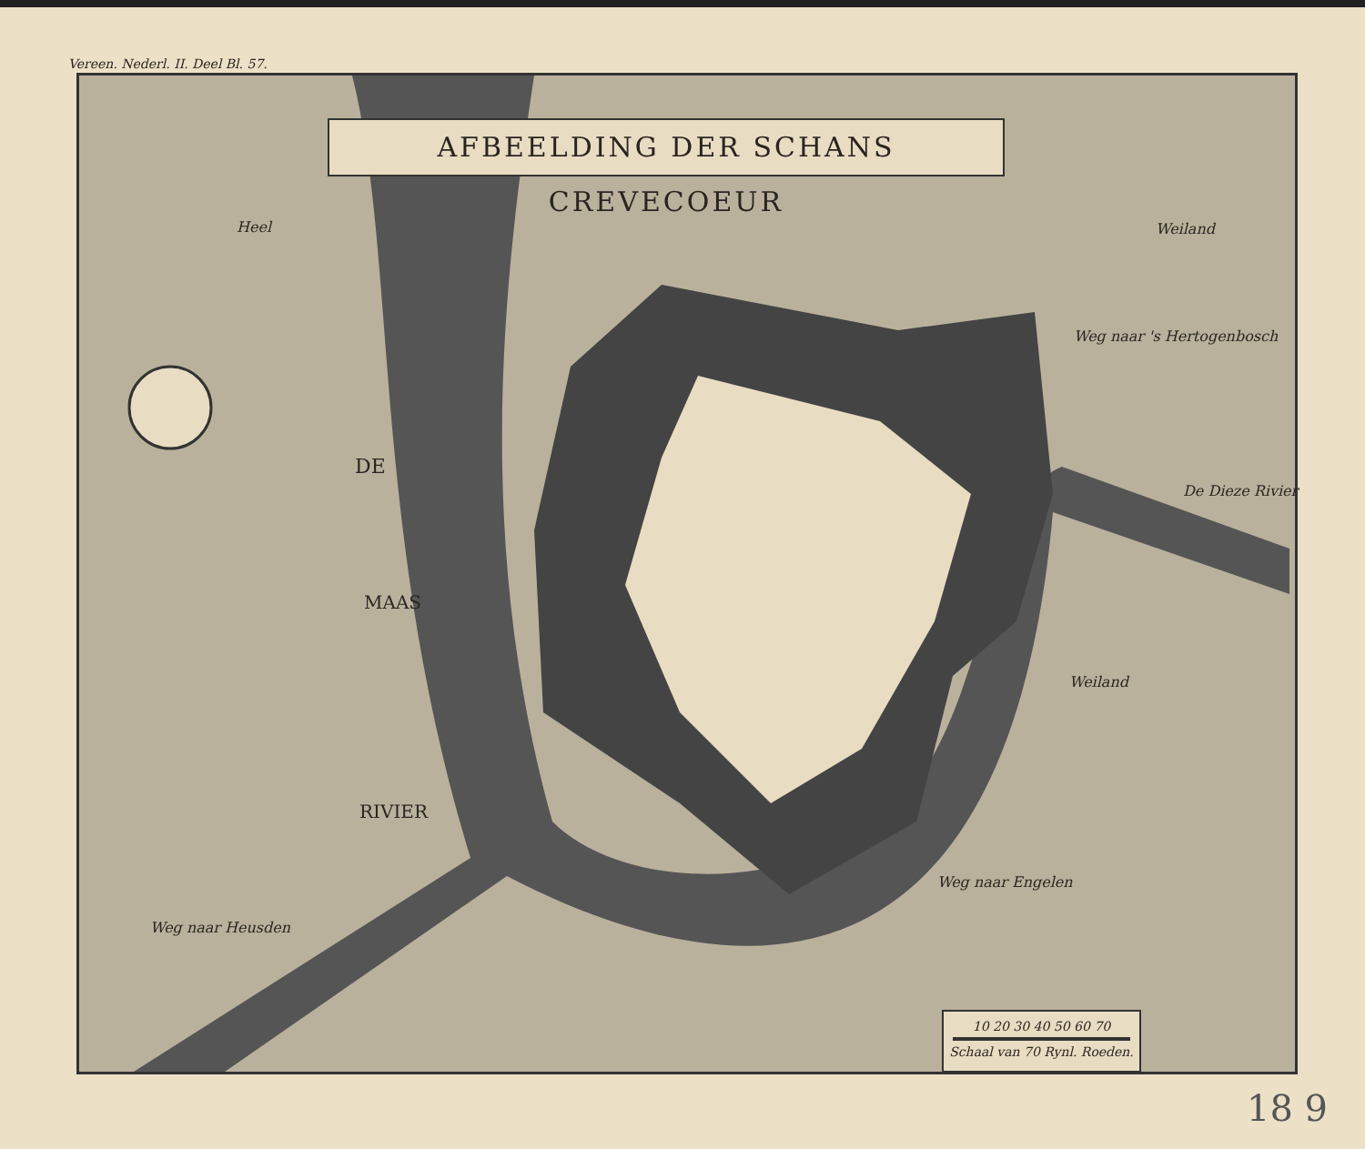Vereen. Nederl. II. Deel Bl. 57.
AFBEELDING DER SCHANS CREVECOEUR
Heel Weiland
Weiland
De Dieze Rivier
Weg naar 's Hertogenbosch
Weg naar Engelen
Weg naar Heusden
DE
MAAS
RIVIER
10 20 30 40 50 60 70
Schaal van 70 Rynl. Roeden.
18 9